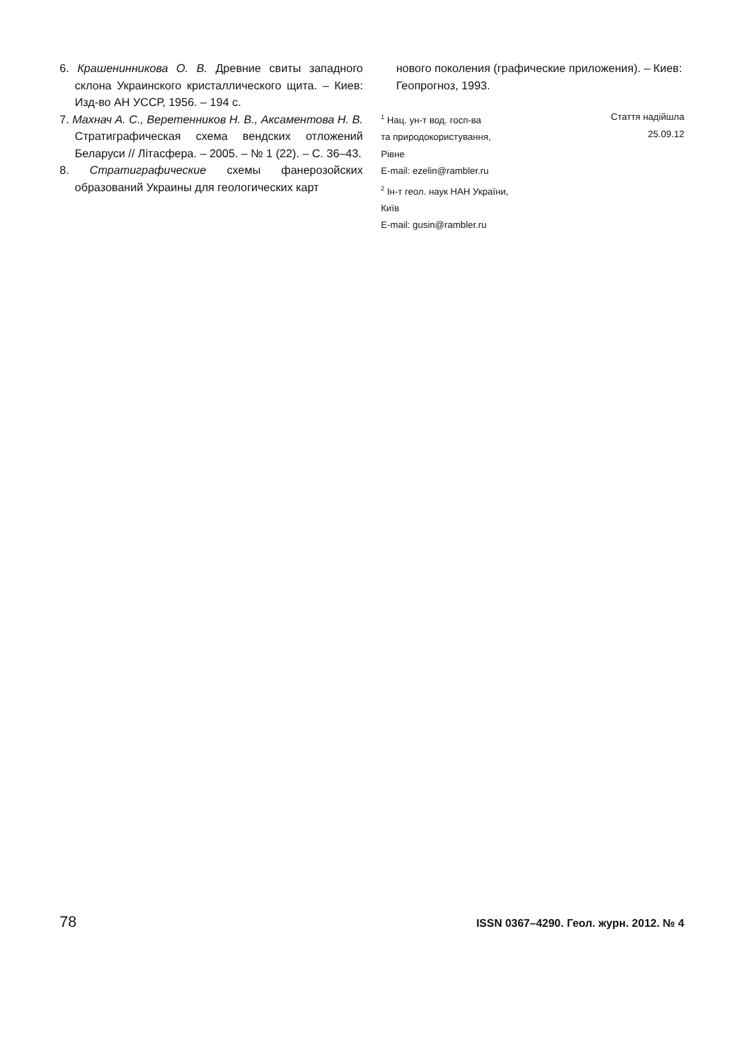6. Крашенинникова О. В. Древние свиты западного склона Украинского кристаллического щита. – Киев: Изд-во АН УССР, 1956. – 194 с.
7. Махнач А. С., Веретенников Н. В., Аксаментова Н. В. Стратиграфическая схема вендских отложений Беларуси // Літасфера. – 2005. – № 1 (22). – С. 36–43.
8. Стратиграфические схемы фанерозойских образований Украины для геологических карт
нового поколения (графические приложения). – Киев: Геопрогноз, 1993.
<sup>1</sup> Нац. ун-т вод. госп-ва
та природокористування,
Рівне
E-mail: ezelin@rambler.ru
<sup>2</sup> Ін-т геол. наук НАН України,
Київ
E-mail: gusin@rambler.ru
Стаття надійшла
25.09.12
78 ISSN 0367–4290. Геол. журн. 2012. № 4